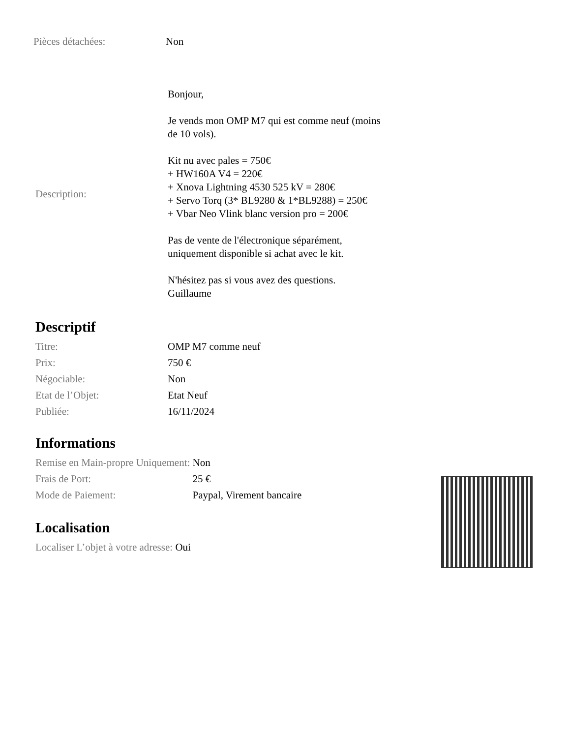| Pièces détachées: | Non |
| Description: | Bonjour, Je vends mon OMP M7 qui est comme neuf (moins de 10 vols). Kit nu avec pales = 750€ + HW160A V4 = 220€ + Xnova Lightning 4530 525 kV = 280€ + Servo Torq (3* BL9280 & 1*BL9288) = 250€ + Vbar Neo Vlink blanc version pro = 200€ Pas de vente de l'électronique séparément, uniquement disponible si achat avec le kit. N'hésitez pas si vous avez des questions. Guillaume |
Descriptif
| Titre: | OMP M7 comme neuf |
| Prix: | 750 € |
| Négociable: | Non |
| Etat de l’Objet: | Etat Neuf |
| Publiée: | 16/11/2024 |
Informations
| Remise en Main-propre Uniquement: | Non |
| Frais de Port: | 25 € |
| Mode de Paiement: | Paypal, Virement bancaire |
Localisation
Localiser L’objet à votre adresse: Oui